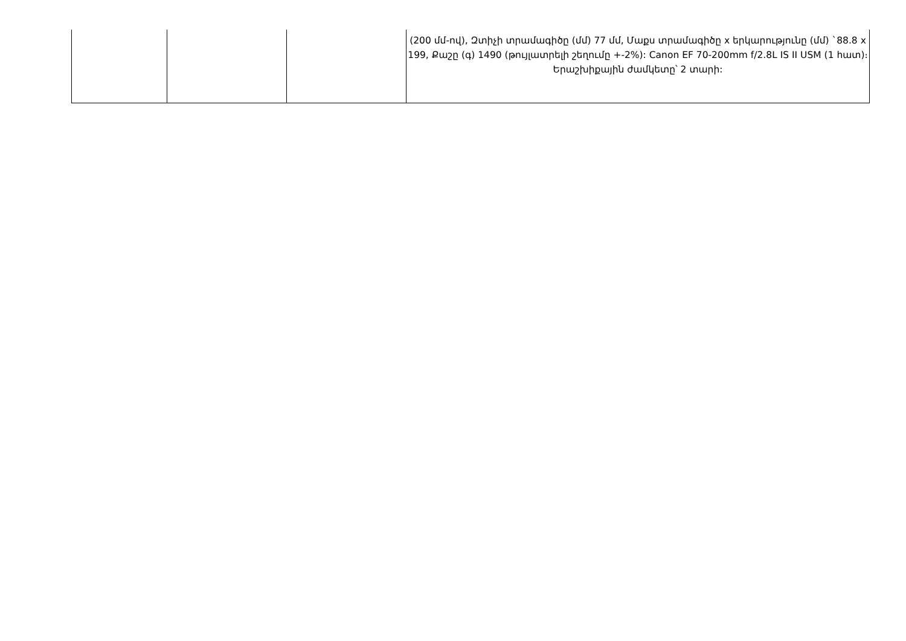| | | | (200 մմ-ով), Զտիչի տրամագիծը (մմ) 77 մմ, Մաքս տրամագիծը x երկարությունը (մմ) `88.8 x 199, Քաշը (գ) 1490 (թույլատրելի շեղումը +-2%): Canon EF 70-200mm f/2.8L IS II USM (1 հատ)։ Երաշխիքային ժամկետը՝ 2 տարի: |